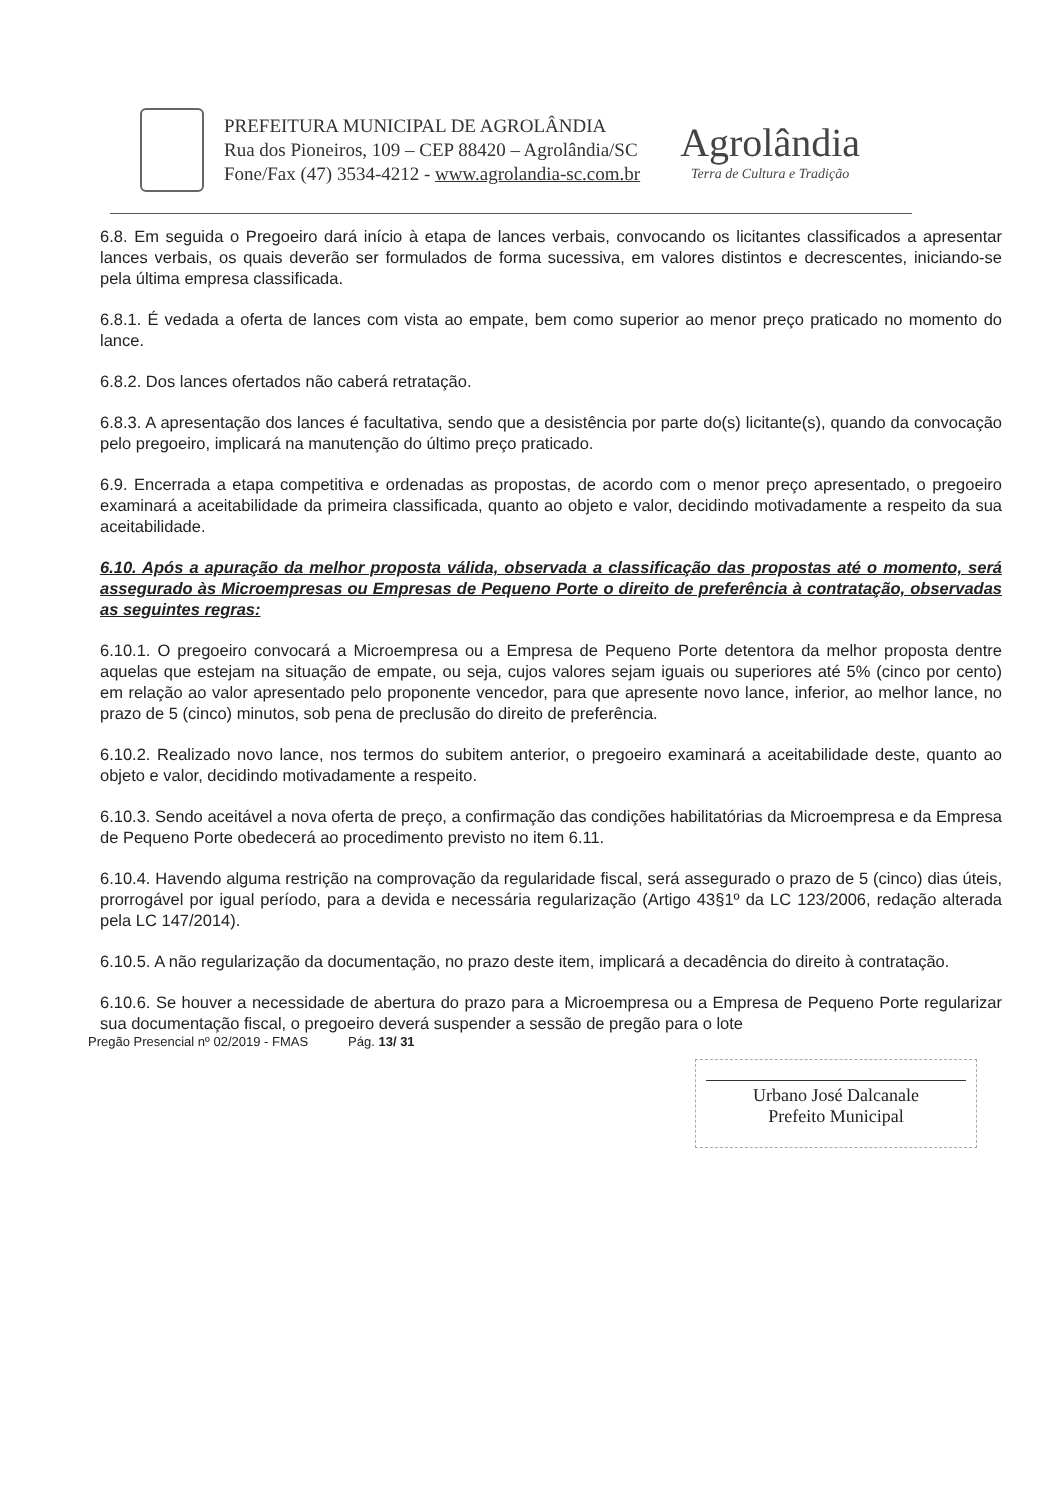PREFEITURA MUNICIPAL DE AGROLÂNDIA
Rua dos Pioneiros, 109 – CEP 88420 – Agrolândia/SC
Fone/Fax (47) 3534-4212 - www.agrolandia-sc.com.br
Agrolândia
Terra de Cultura e Tradição
6.8. Em seguida o Pregoeiro dará início à etapa de lances verbais, convocando os licitantes classificados a apresentar lances verbais, os quais deverão ser formulados de forma sucessiva, em valores distintos e decrescentes, iniciando-se pela última empresa classificada.
6.8.1. É vedada a oferta de lances com vista ao empate, bem como superior ao menor preço praticado no momento do lance.
6.8.2. Dos lances ofertados não caberá retratação.
6.8.3. A apresentação dos lances é facultativa, sendo que a desistência por parte do(s) licitante(s), quando da convocação pelo pregoeiro, implicará na manutenção do último preço praticado.
6.9. Encerrada a etapa competitiva e ordenadas as propostas, de acordo com o menor preço apresentado, o pregoeiro examinará a aceitabilidade da primeira classificada, quanto ao objeto e valor, decidindo motivadamente a respeito da sua aceitabilidade.
6.10. Após a apuração da melhor proposta válida, observada a classificação das propostas até o momento, será assegurado às Microempresas ou Empresas de Pequeno Porte o direito de preferência à contratação, observadas as seguintes regras:
6.10.1. O pregoeiro convocará a Microempresa ou a Empresa de Pequeno Porte detentora da melhor proposta dentre aquelas que estejam na situação de empate, ou seja, cujos valores sejam iguais ou superiores até 5% (cinco por cento) em relação ao valor apresentado pelo proponente vencedor, para que apresente novo lance, inferior, ao melhor lance, no prazo de 5 (cinco) minutos, sob pena de preclusão do direito de preferência.
6.10.2. Realizado novo lance, nos termos do subitem anterior, o pregoeiro examinará a aceitabilidade deste, quanto ao objeto e valor, decidindo motivadamente a respeito.
6.10.3. Sendo aceitável a nova oferta de preço, a confirmação das condições habilitatórias da Microempresa e da Empresa de Pequeno Porte obedecerá ao procedimento previsto no item 6.11.
6.10.4. Havendo alguma restrição na comprovação da regularidade fiscal, será assegurado o prazo de 5 (cinco) dias úteis, prorrogável por igual período, para a devida e necessária regularização (Artigo 43§1º da LC 123/2006, redação alterada pela LC 147/2014).
6.10.5. A não regularização da documentação, no prazo deste item, implicará a decadência do direito à contratação.
6.10.6. Se houver a necessidade de abertura do prazo para a Microempresa ou a Empresa de Pequeno Porte regularizar sua documentação fiscal, o pregoeiro deverá suspender a sessão de pregão para o lote
Pregão Presencial nº 02/2019 - FMAS Pág. 13/ 31
Urbano José Dalcanale
Prefeito Municipal